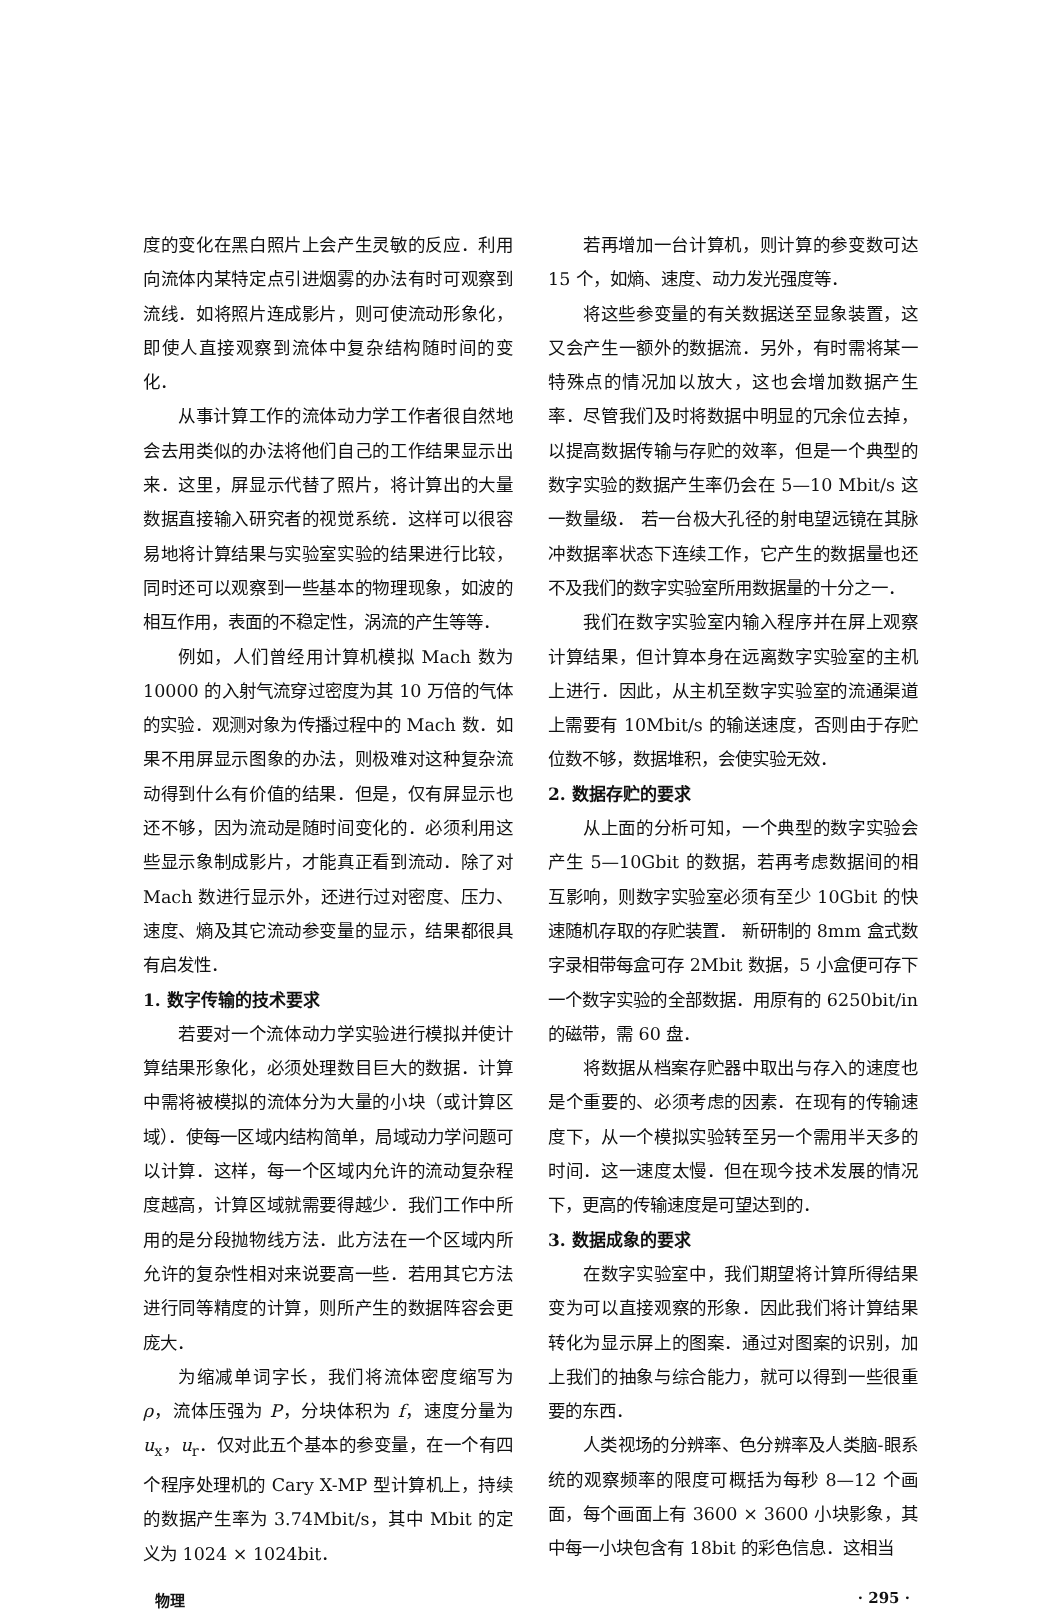度的变化在黑白照片上会产生灵敏的反应．利用向流体内某特定点引进烟雾的办法有时可观察到流线．如将照片连成影片，则可使流动形象化，即使人直接观察到流体中复杂结构随时间的变化．
从事计算工作的流体动力学工作者很自然地会去用类似的办法将他们自己的工作结果显示出来．这里，屏显示代替了照片，将计算出的大量数据直接输入研究者的视觉系统．这样可以很容易地将计算结果与实验室实验的结果进行比较，同时还可以观察到一些基本的物理现象，如波的相互作用，表面的不稳定性，涡流的产生等等．
例如，人们曾经用计算机模拟 Mach 数为 10000 的入射气流穿过密度为其 10 万倍的气体的实验．观测对象为传播过程中的 Mach 数．如果不用屏显示图象的办法，则极难对这种复杂流动得到什么有价值的结果．但是，仅有屏显示也还不够，因为流动是随时间变化的．必须利用这些显示象制成影片，才能真正看到流动．除了对 Mach 数进行显示外，还进行过对密度、压力、速度、熵及其它流动参变量的显示，结果都很具有启发性．
1. 数字传输的技术要求
若要对一个流体动力学实验进行模拟并使计算结果形象化，必须处理数目巨大的数据．计算中需将被模拟的流体分为大量的小块（或计算区域）．使每一区域内结构简单，局域动力学问题可以计算．这样，每一个区域内允许的流动复杂程度越高，计算区域就需要得越少．我们工作中所用的是分段抛物线方法．此方法在一个区域内所允许的复杂性相对来说要高一些．若用其它方法进行同等精度的计算，则所产生的数据阵容会更庞大．
为缩减单词字长，我们将流体密度缩写为 ρ，流体压强为 P，分块体积为 f，速度分量为 u<sub>x</sub>，u<sub>r</sub>．仅对此五个基本的参变量，在一个有四个程序处理机的 Cary X-MP 型计算机上，持续的数据产生率为 3.74Mbit/s，其中 Mbit 的定义为 1024 × 1024bit．
若再增加一台计算机，则计算的参变数可达 15 个，如熵、速度、动力发光强度等．
将这些参变量的有关数据送至显象装置，这又会产生一额外的数据流．另外，有时需将某一特殊点的情况加以放大，这也会增加数据产生率．尽管我们及时将数据中明显的冗余位去掉，以提高数据传输与存贮的效率，但是一个典型的数字实验的数据产生率仍会在 5—10 Mbit/s 这一数量级． 若一台极大孔径的射电望远镜在其脉冲数据率状态下连续工作，它产生的数据量也还不及我们的数字实验室所用数据量的十分之一．
我们在数字实验室内输入程序并在屏上观察计算结果，但计算本身在远离数字实验室的主机上进行．因此，从主机至数字实验室的流通渠道上需要有 10Mbit/s 的输送速度，否则由于存贮位数不够，数据堆积，会使实验无效．
2. 数据存贮的要求
从上面的分析可知，一个典型的数字实验会产生 5—10Gbit 的数据，若再考虑数据间的相互影响，则数字实验室必须有至少 10Gbit 的快速随机存取的存贮装置． 新研制的 8mm 盒式数字录相带每盒可存 2Mbit 数据，5 小盒便可存下一个数字实验的全部数据．用原有的 6250bit/in 的磁带，需 60 盘．
将数据从档案存贮器中取出与存入的速度也是个重要的、必须考虑的因素．在现有的传输速度下，从一个模拟实验转至另一个需用半天多的时间．这一速度太慢．但在现今技术发展的情况下，更高的传输速度是可望达到的．
3. 数据成象的要求
在数字实验室中，我们期望将计算所得结果变为可以直接观察的形象．因此我们将计算结果转化为显示屏上的图案．通过对图案的识别，加上我们的抽象与综合能力，就可以得到一些很重要的东西．
人类视场的分辨率、色分辨率及人类脑-眼系统的观察频率的限度可概括为每秒 8—12 个画面，每个画面上有 3600 × 3600 小块影象，其中每一小块包含有 18bit 的彩色信息．这相当
物理 · 295 ·